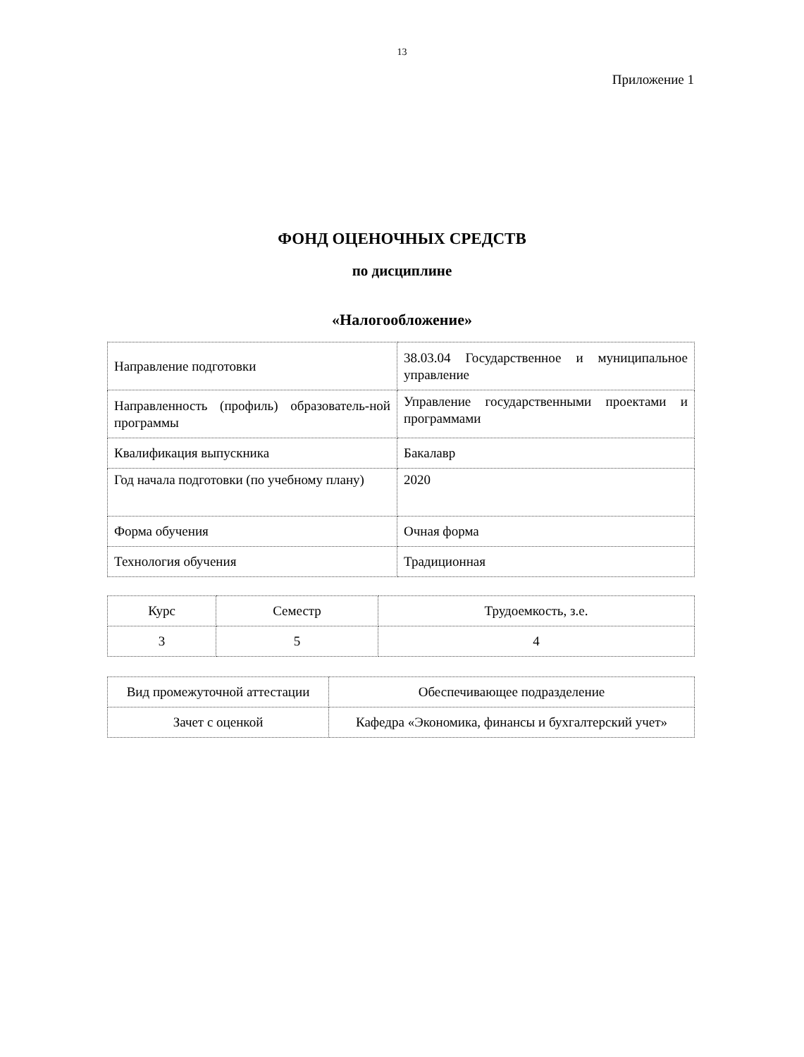13
Приложение 1
ФОНД ОЦЕНОЧНЫХ СРЕДСТВ
по дисциплине
«Налогообложение»
| Направление подготовки | 38.03.04 Государственное и муниципальное управление |
| Направленность (профиль) образователь-ной программы | Управление государственными проектами и программами |
| Квалификация выпускника | Бакалавр |
| Год начала подготовки (по учебному плану) | 2020 |
| Форма обучения | Очная форма |
| Технология обучения | Традиционная |
| Курс | Семестр | Трудоемкость, з.е. |
| --- | --- | --- |
| 3 | 5 | 4 |
| Вид промежуточной аттестации | Обеспечивающее подразделение |
| --- | --- |
| Зачет с оценкой | Кафедра «Экономика, финансы и бухгалтерский учет» |